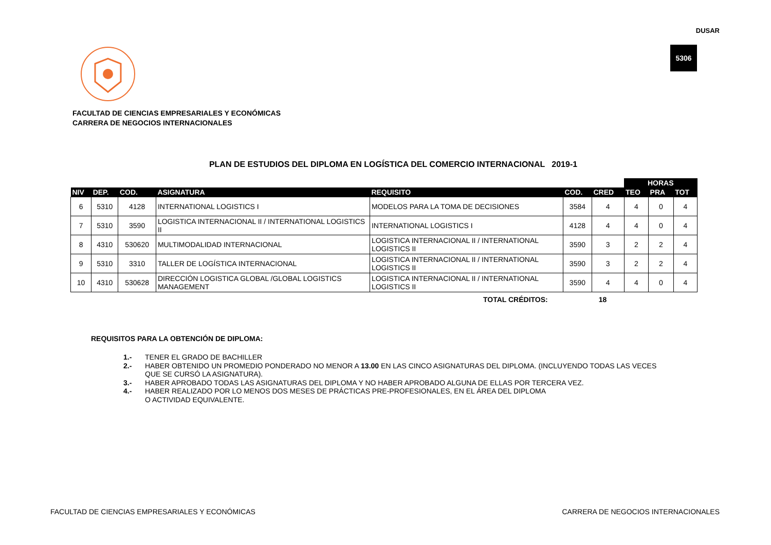DUSAR
5306
FACULTAD DE CIENCIAS EMPRESARIALES Y ECONÓMICAS
CARRERA DE NEGOCIOS INTERNACIONALES
PLAN DE ESTUDIOS DEL DIPLOMA EN LOGÍSTICA DEL COMERCIO INTERNACIONAL 2019-1
| | | | | | | | HORAS | | |
| --- | --- | --- | --- | --- | --- | --- | --- | --- | --- |
| NIV | DEP. | COD. | ASIGNATURA | REQUISITO | COD. | CRED | TEO | PRA | TOT |
| 6 | 5310 | 4128 | INTERNATIONAL LOGISTICS I | MODELOS PARA LA TOMA DE DECISIONES | 3584 | 4 | 4 | 0 | 4 |
| 7 | 5310 | 3590 | LOGISTICA INTERNACIONAL II / INTERNATIONAL LOGISTICS II | INTERNATIONAL LOGISTICS I | 4128 | 4 | 4 | 0 | 4 |
| 8 | 4310 | 530620 | MULTIMODALIDAD INTERNACIONAL | LOGISTICA INTERNACIONAL II / INTERNATIONAL LOGISTICS II | 3590 | 3 | 2 | 2 | 4 |
| 9 | 5310 | 3310 | TALLER DE LOGÍSTICA INTERNACIONAL | LOGISTICA INTERNACIONAL II / INTERNATIONAL LOGISTICS II | 3590 | 3 | 2 | 2 | 4 |
| 10 | 4310 | 530628 | DIRECCIÓN LOGISTICA GLOBAL /GLOBAL LOGISTICS MANAGEMENT | LOGISTICA INTERNACIONAL II / INTERNATIONAL LOGISTICS II | 3590 | 4 | 4 | 0 | 4 |
TOTAL CRÉDITOS: 18
REQUISITOS PARA LA OBTENCIÓN DE DIPLOMA:
1.- TENER EL GRADO DE BACHILLER
2.- HABER OBTENIDO UN PROMEDIO PONDERADO NO MENOR A 13.00 EN LAS CINCO ASIGNATURAS DEL DIPLOMA. (INCLUYENDO TODAS LAS VECES QUE SE CURSÓ LA ASIGNATURA).
3.- HABER APROBADO TODAS LAS ASIGNATURAS DEL DIPLOMA Y NO HABER APROBADO ALGUNA DE ELLAS POR TERCERA VEZ.
4.- HABER REALIZADO POR LO MENOS DOS MESES DE PRÁCTICAS PRE-PROFESIONALES, EN EL ÁREA DEL DIPLOMA
O ACTIVIDAD EQUIVALENTE.
FACULTAD DE CIENCIAS EMPRESARIALES Y ECONÓMICAS CARRERA DE NEGOCIOS INTERNACIONALES